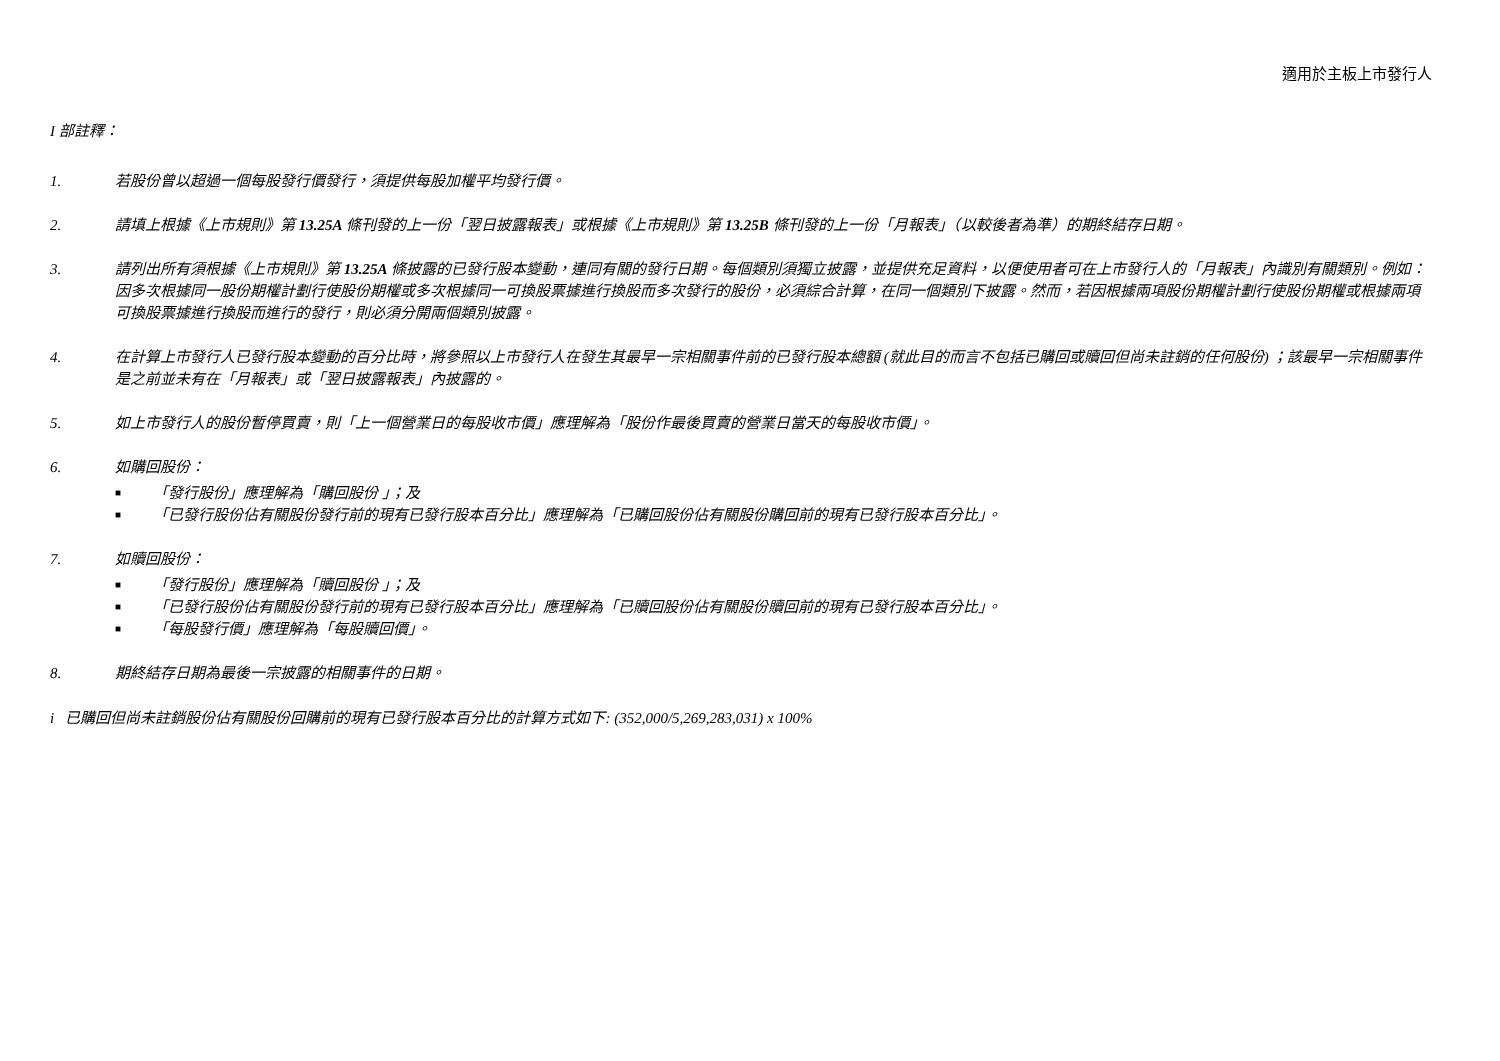適用於主板上市發行人
I 部註釋：
1. 若股份曾以超過一個每股發行價發行，須提供每股加權平均發行價。
2. 請填上根據《上市規則》第 13.25A 條刊發的上一份「翌日披露報表」或根據《上市規則》第 13.25B 條刊發的上一份「月報表」（以較後者為準）的期終結存日期。
3. 請列出所有須根據《上市規則》第 13.25A 條披露的已發行股本變動，連同有關的發行日期。每個類別須獨立披露，並提供充足資料，以便使用者可在上市發行人的「月報表」內識別有關類別。例如：因多次根據同一股份期權計劃行使股份期權或多次根據同一可換股票據進行換股而多次發行的股份，必須綜合計算，在同一個類別下披露。然而，若因根據兩項股份期權計劃行使股份期權或根據兩項可換股票據進行換股而進行的發行，則必須分開兩個類別披露。
4. 在計算上市發行人已發行股本變動的百分比時，將參照以上市發行人在發生其最早一宗相關事件前的已發行股本總額 (就此目的而言不包括已購回或贖回但尚未註銷的任何股份) ；該最早一宗相關事件是之前並未有在「月報表」或「翌日披露報表」內披露的。
5. 如上市發行人的股份暫停買賣，則「上一個營業日的每股收市價」應理解為「股份作最後買賣的營業日當天的每股收市價」。
6. 如購回股份：
■ 「發行股份」應理解為「購回股份 」；及
■ 「已發行股份佔有關股份發行前的現有已發行股本百分比」應理解為「已購回股份佔有關股份購回前的現有已發行股本百分比」。
7. 如贖回股份：
■ 「發行股份」應理解為「贖回股份 」；及
■ 「已發行股份佔有關股份發行前的現有已發行股本百分比」應理解為「已贖回股份佔有關股份贖回前的現有已發行股本百分比」。
■ 「每股發行價」應理解為「每股贖回價」。
8. 期終結存日期為最後一宗披露的相關事件的日期。
i 已購回但尚未註銷股份佔有關股份回購前的現有已發行股本百分比的計算方式如下: (352,000/5,269,283,031) x 100%